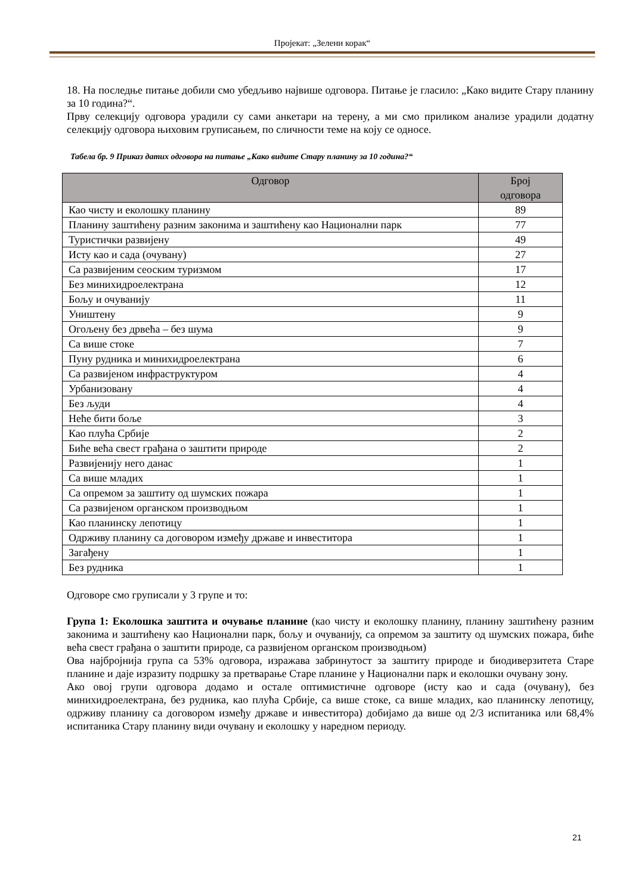Пројекат: „Зелени корак“
18. На последње питање добили смо убедљиво највише одговора. Питање је гласило: „Како видите Стару планину за 10 година?“.
Прву селекцију одговора урадили су сами анкетари на терену, а ми смо приликом анализе урадили додатну селекцију одговора њиховим груписањем, по сличности теме на коју се односе.
Табела бр. 9 Приказ датих одговора на питање „Како видите Стару планину за 10 година?“
| Одговор | Број одговора |
| --- | --- |
| Као чисту и еколошку планину | 89 |
| Планину заштићену разним законима и заштићену као Национални парк | 77 |
| Туристички развијену | 49 |
| Исту као и сада (очувану) | 27 |
| Са развијеним сеоским туризмом | 17 |
| Без минихидроелектрана | 12 |
| Бољу и очуванију | 11 |
| Уништену | 9 |
| Огољену без дрвећа – без шума | 9 |
| Са више стоке | 7 |
| Пуну рудника и минихидроелектрана | 6 |
| Са развијеном инфраструктуром | 4 |
| Урбанизовану | 4 |
| Без људи | 4 |
| Неће бити боље | 3 |
| Као плућа Србије | 2 |
| Биће већа свест грађана о заштити природе | 2 |
| Развијенију него данас | 1 |
| Са више младих | 1 |
| Са опремом за заштиту од шумских пожара | 1 |
| Са развијеном органском производњом | 1 |
| Као планинску лепотицу | 1 |
| Одрживу планину са договором између државе и инвеститора | 1 |
| Загађену | 1 |
| Без рудника | 1 |
Одговоре смо груписали у 3 групе и то:
Група 1: Еколошка заштита и очување планине (као чисту и еколошку планину, планину заштићену разним законима и заштићену као Национални парк, бољу и очуванију, са опремом за заштиту од шумских пожара, биће већа свест грађана о заштити природе, са развијеном органском производњом)
Ова најбројнија група са 53% одговора, изражава забринутост за заштиту природе и биодиверзитета Старе планине и даје изразиту подршку за претварање Старе планине у Национални парк и еколошки очувану зону.
Ако овој групи одговора додамо и остале оптимистичне одговоре (исту као и сада (очувану), без минихидроелектрана, без рудника, као плућа Србије, са више стоке, са више младих, као планинску лепотицу, одрживу планину са договором између државе и инвеститора) добијамо да више од 2/3 испитаника или 68,4% испитаника Стару планину види очувану и еколошку у наредном периоду.
21